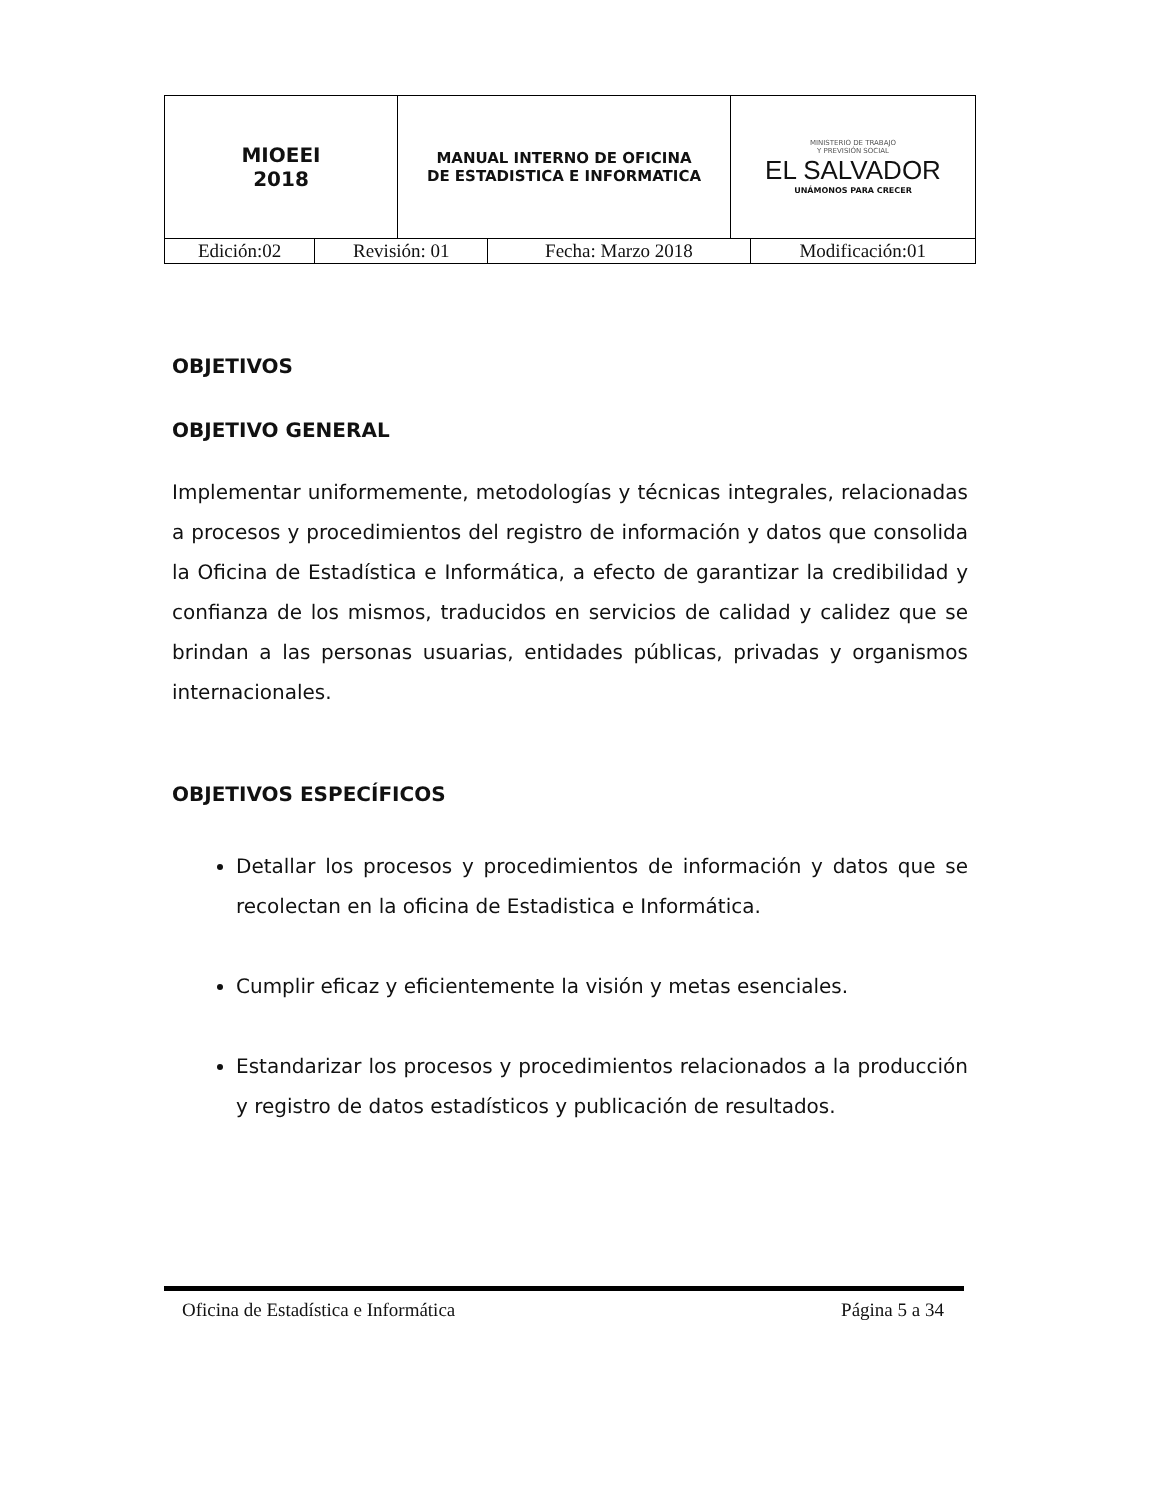| MIOEEI 2018 | MANUAL INTERNO DE OFICINA DE ESTADISTICA E INFORMATICA | MINISTERIO DE TRABAJO Y PREVISIÓN SOCIAL EL SALVADOR UNÁMONOS PARA CRECER |
| Edición:02 | Revisión: 01 | Fecha: Marzo 2018 | Modificación:01 |
OBJETIVOS
OBJETIVO GENERAL
Implementar uniformemente, metodologías y técnicas integrales, relacionadas a procesos y procedimientos del registro de información y datos que consolida la Oficina de Estadística e Informática, a efecto de garantizar la credibilidad y confianza de los mismos, traducidos en servicios de calidad y calidez que se brindan a las personas usuarias, entidades públicas, privadas y organismos internacionales.
OBJETIVOS ESPECÍFICOS
Detallar los procesos y procedimientos de información y datos que se recolectan en la oficina de Estadistica e Informática.
Cumplir eficaz y eficientemente la visión y metas esenciales.
Estandarizar los procesos y procedimientos relacionados a la producción y registro de datos estadísticos y publicación de resultados.
Oficina de Estadística e Informática Página 5 a 34